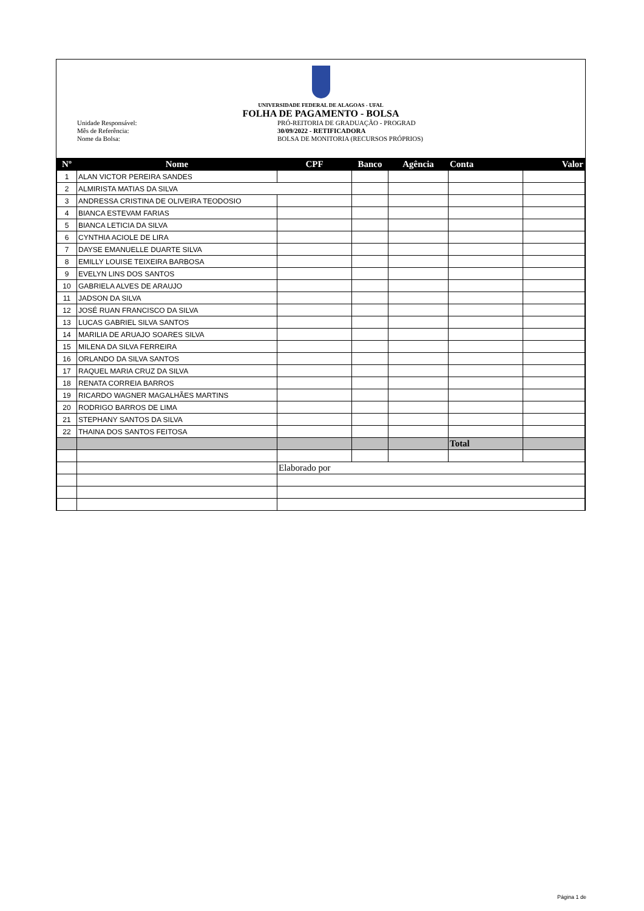UNIVERSIDADE FEDERAL DE ALAGOAS - UFAL
FOLHA DE PAGAMENTO - BOLSA
Unidade Responsável:
Mês de Referência:
Nome da Bolsa:
PRÓ-REITORIA DE GRADUAÇÃO - PROGRAD
30/09/2022 - RETIFICADORA
BOLSA DE MONITORIA (RECURSOS PRÓPRIOS)
| Nº | Nome | CPF | Banco | Agência | Conta | Valor |
| --- | --- | --- | --- | --- | --- | --- |
| 1 | ALAN VICTOR PEREIRA SANDES | | | | | |
| 2 | ALMIRISTA MATIAS DA SILVA | | | | | |
| 3 | ANDRESSA CRISTINA DE OLIVEIRA TEODOSIO | | | | | |
| 4 | BIANCA ESTEVAM FARIAS | | | | | |
| 5 | BIANCA LETICIA DA SILVA | | | | | |
| 6 | CYNTHIA ACIOLE DE LIRA | | | | | |
| 7 | DAYSE EMANUELLE DUARTE SILVA | | | | | |
| 8 | EMILLY LOUISE TEIXEIRA BARBOSA | | | | | |
| 9 | EVELYN LINS DOS SANTOS | | | | | |
| 10 | GABRIELA ALVES DE ARAUJO | | | | | |
| 11 | JADSON DA SILVA | | | | | |
| 12 | JOSÉ RUAN FRANCISCO DA SILVA | | | | | |
| 13 | LUCAS GABRIEL SILVA SANTOS | | | | | |
| 14 | MARILIA DE ARUAJO SOARES SILVA | | | | | |
| 15 | MILENA DA SILVA FERREIRA | | | | | |
| 16 | ORLANDO DA SILVA SANTOS | | | | | |
| 17 | RAQUEL MARIA CRUZ DA SILVA | | | | | |
| 18 | RENATA CORREIA BARROS | | | | | |
| 19 | RICARDO WAGNER MAGALHÃES MARTINS | | | | | |
| 20 | RODRIGO BARROS DE LIMA | | | | | |
| 21 | STEPHANY SANTOS DA SILVA | | | | | |
| 22 | THAINA DOS SANTOS FEITOSA | | | | | |
| | | | | | Total | |
| | | Elaborado por | | | | |
Página 1 de